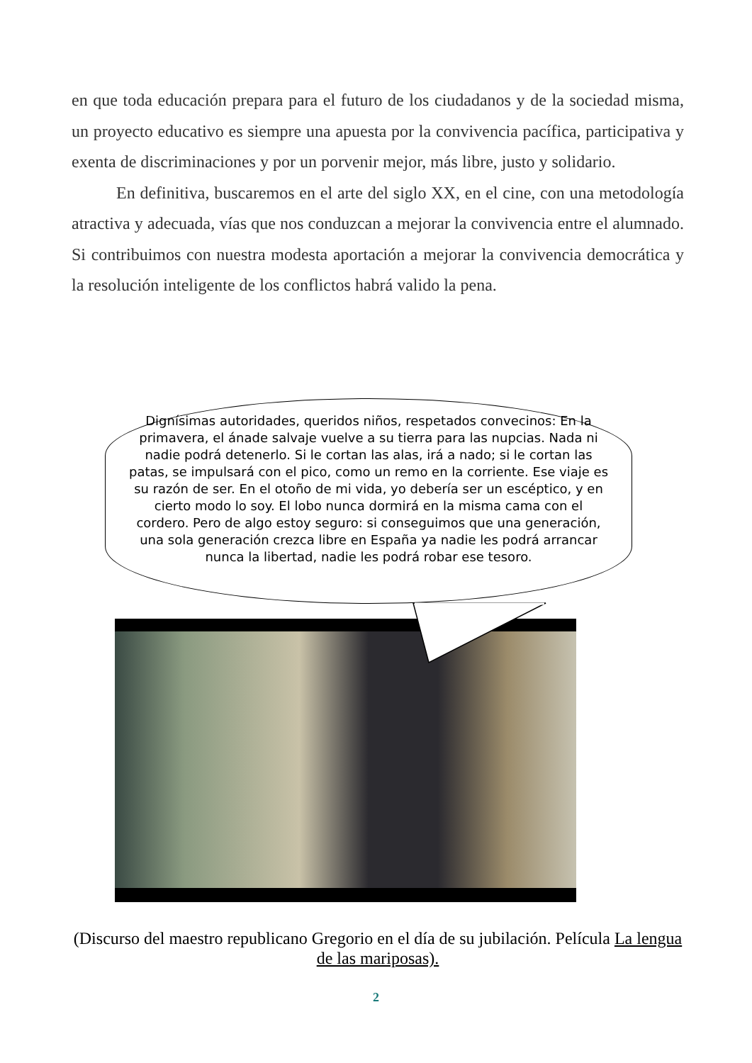en que toda educación prepara para el futuro de los ciudadanos y de la sociedad misma, un proyecto educativo es siempre una apuesta por la convivencia pacífica, participativa y exenta de discriminaciones y por un porvenir mejor, más libre, justo y solidario.
En definitiva, buscaremos en el arte del siglo XX, en el cine, con una metodología atractiva y adecuada, vías que nos conduzcan a mejorar la convivencia entre el alumnado. Si contribuimos con nuestra modesta aportación a mejorar la convivencia democrática y la resolución inteligente de los conflictos habrá valido la pena.
Dignísimas autoridades, queridos niños, respetados convecinos: En la primavera, el ánade salvaje vuelve a su tierra para las nupcias. Nada ni nadie podrá detenerlo. Si le cortan las alas, irá a nado; si le cortan las patas, se impulsará con el pico, como un remo en la corriente. Ese viaje es su razón de ser. En el otoño de mi vida, yo debería ser un escéptico, y en cierto modo lo soy. El lobo nunca dormirá en la misma cama con el cordero. Pero de algo estoy seguro: si conseguimos que una generación, una sola generación crezca libre en España ya nadie les podrá arrancar nunca la libertad, nadie les podrá robar ese tesoro.
(Discurso del maestro republicano Gregorio en el día de su jubilación. Película La lengua de las mariposas).
2